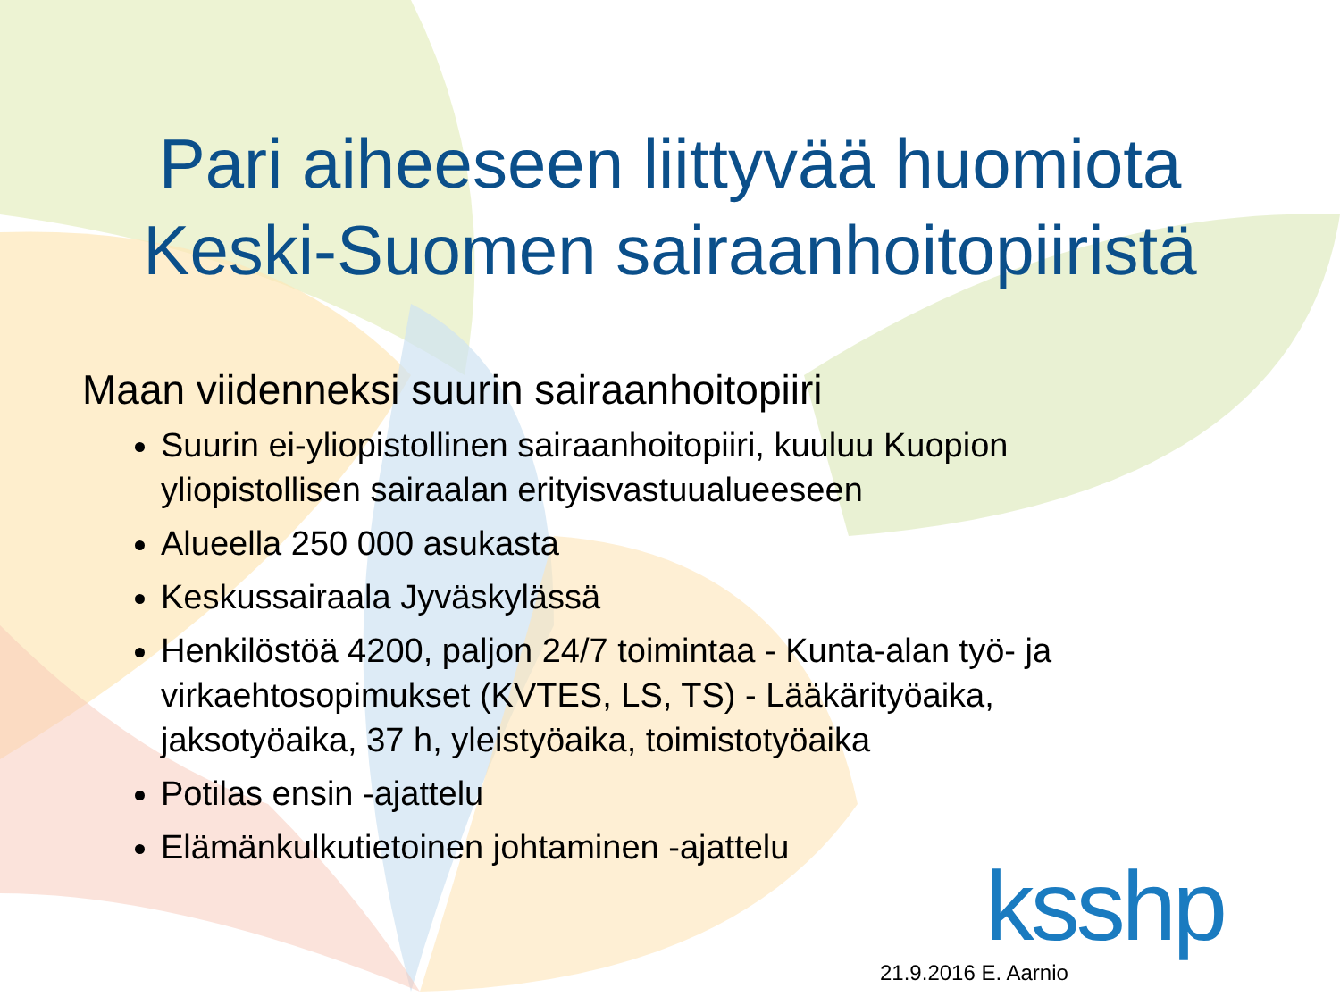Pari aiheeseen liittyvää huomiota
Keski-Suomen sairaanhoitopiiristä
Maan viidenneksi suurin sairaanhoitopiiri
Suurin ei-yliopistollinen sairaanhoitopiiri, kuuluu Kuopion yliopistollisen sairaalan erityisvastuualueeseen
Alueella 250 000 asukasta
Keskussairaala Jyväskylässä
Henkilöstöä 4200, paljon 24/7 toimintaa - Kunta-alan työ- ja virkaehtosopimukset (KVTES, LS, TS) - Lääkärityöaika, jaksotyöaika, 37 h, yleistyöaika, toimistotyöaika
Potilas ensin -ajattelu
Elämänkulkutietoinen johtaminen -ajattelu
ksshp
21.9.2016 E. Aarnio